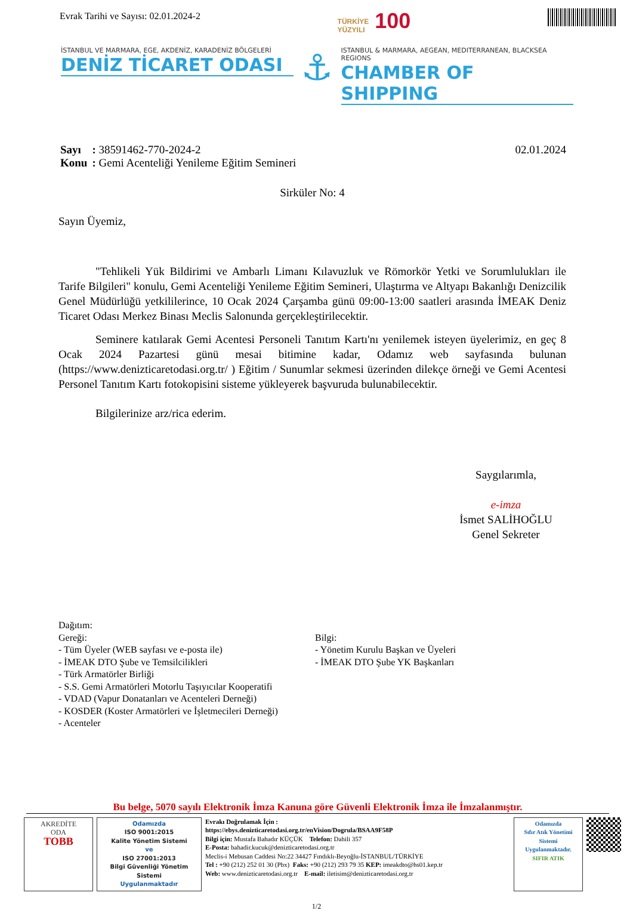Evrak Tarihi ve Sayısı: 02.01.2024-2
TÜRKİYE
YÜZYILI 100
İSTANBUL VE MARMARA, EGE, AKDENİZ, KARADENİZ BÖLGELERİ
DENİZ TİCARET ODASI
⚓
ISTANBUL & MARMARA, AEGEAN, MEDITERRANEAN, BLACKSEA REGIONS
CHAMBER OF SHIPPING
| Sayı | : 38591462-770-2024-2 |
| Konu | : Gemi Acenteliği Yenileme Eğitim Semineri |
02.01.2024
Sirküler No: 4
Sayın Üyemiz,
"Tehlikeli Yük Bildirimi ve Ambarlı Limanı Kılavuzluk ve Römorkör Yetki ve Sorumlulukları ile Tarife Bilgileri" konulu, Gemi Acenteliği Yenileme Eğitim Semineri, Ulaştırma ve Altyapı Bakanlığı Denizcilik Genel Müdürlüğü yetkililerince, 10 Ocak 2024 Çarşamba günü 09:00-13:00 saatleri arasında İMEAK Deniz Ticaret Odası Merkez Binası Meclis Salonunda gerçekleştirilecektir.
Seminere katılarak Gemi Acentesi Personeli Tanıtım Kartı'nı yenilemek isteyen üyelerimiz, en geç 8 Ocak 2024 Pazartesi günü mesai bitimine kadar, Odamız web sayfasında bulunan (https://www.denizticaretodasi.org.tr/ ) Eğitim / Sunumlar sekmesi üzerinden dilekçe örneği ve Gemi Acentesi Personel Tanıtım Kartı fotokopisini sisteme yükleyerek başvuruda bulunabilecektir.
Bilgilerinize arz/rica ederim.
Saygılarımla,
e-imza
İsmet SALİHOĞLU
Genel Sekreter
Dağıtım:
Gereği:
- Tüm Üyeler (WEB sayfası ve e-posta ile)
- İMEAK DTO Şube ve Temsilcilikleri
- Türk Armatörler Birliği
- S.S. Gemi Armatörleri Motorlu Taşıyıcılar Kooperatifi
- VDAD (Vapur Donatanları ve Acenteleri Derneği)
- KOSDER (Koster Armatörleri ve İşletmecileri Derneği)
- Acenteler
Bilgi:
- Yönetim Kurulu Başkan ve Üyeleri
- İMEAK DTO Şube YK Başkanları
Bu belge, 5070 sayılı Elektronik İmza Kanuna göre Güvenli Elektronik İmza ile İmzalanmıştır.
AKREDİTE
ODA
TOBB
Odamızda
ISO 9001:2015
Kalite Yönetim Sistemi
ve
ISO 27001:2013
Bilgi Güvenliği Yönetim Sistemi
Uygulanmaktadır
Evrakı Doğrulamak İçin :
https://ebys.denizticaretodasi.org.tr/enVision/Dogrula/BSAA9F58P
Bilgi için: Mustafa Bahadır KÜÇÜK Telefon: Dahili 357
E-Posta: bahadir.kucuk@denizticaretodasi.org.tr
Meclis-i Mebusan Caddesi No:22 34427 Fındıklı-Beyoğlu-İSTANBUL/TÜRKİYE
Tel : +90 (212) 252 01 30 (Pbx) Faks: +90 (212) 293 79 35 KEP: imeakdto@hs01.kep.tr
Web: www.denizticaretodasi.org.tr E-mail: iletisim@denizticaretodasi.org.tr
Odamızda
Sıfır Atık Yönetimi
Sistemi
Uygulanmaktadır.
SIFIR ATIK
1/2